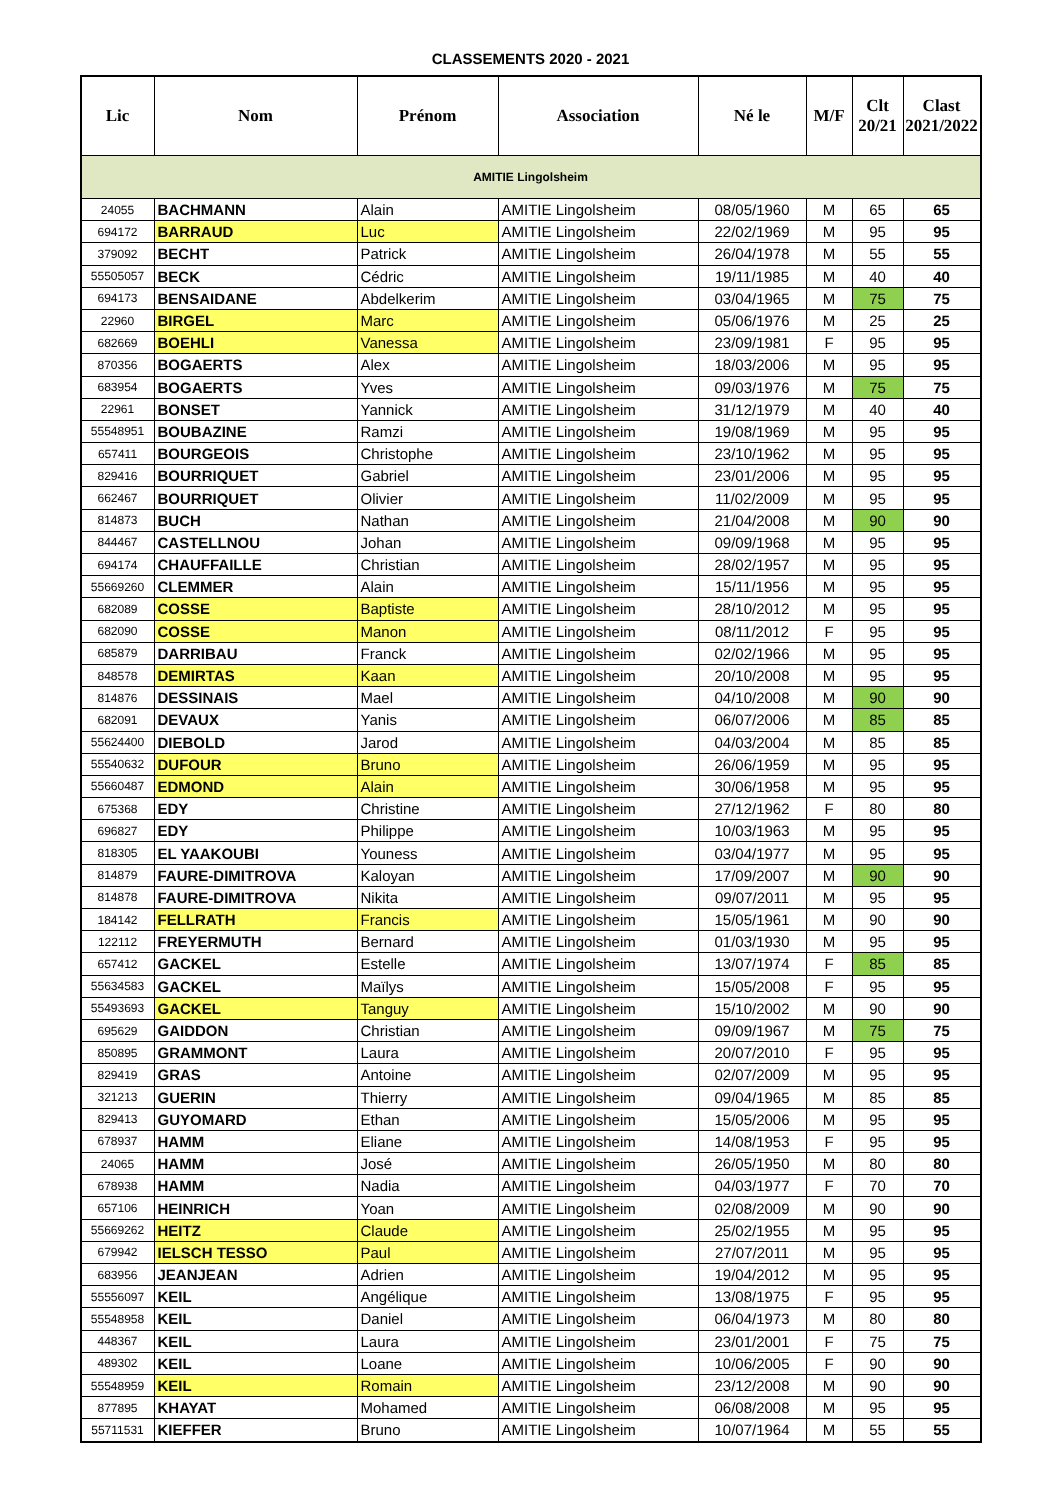CLASSEMENTS 2020 - 2021
| Lic | Nom | Prénom | Association | Né le | M/F | Clt 20/21 | Clast 2021/2022 |
| --- | --- | --- | --- | --- | --- | --- | --- |
| AMITIE Lingolsheim | | | | | | | |
| 24055 | BACHMANN | Alain | AMITIE Lingolsheim | 08/05/1960 | M | 65 | 65 |
| 694172 | BARRAUD | Luc | AMITIE Lingolsheim | 22/02/1969 | M | 95 | 95 |
| 379092 | BECHT | Patrick | AMITIE Lingolsheim | 26/04/1978 | M | 55 | 55 |
| 55505057 | BECK | Cédric | AMITIE Lingolsheim | 19/11/1985 | M | 40 | 40 |
| 694173 | BENSAIDANE | Abdelkerim | AMITIE Lingolsheim | 03/04/1965 | M | 75 | 75 |
| 22960 | BIRGEL | Marc | AMITIE Lingolsheim | 05/06/1976 | M | 25 | 25 |
| 682669 | BOEHLI | Vanessa | AMITIE Lingolsheim | 23/09/1981 | F | 95 | 95 |
| 870356 | BOGAERTS | Alex | AMITIE Lingolsheim | 18/03/2006 | M | 95 | 95 |
| 683954 | BOGAERTS | Yves | AMITIE Lingolsheim | 09/03/1976 | M | 75 | 75 |
| 22961 | BONSET | Yannick | AMITIE Lingolsheim | 31/12/1979 | M | 40 | 40 |
| 55548951 | BOUBAZINE | Ramzi | AMITIE Lingolsheim | 19/08/1969 | M | 95 | 95 |
| 657411 | BOURGEOIS | Christophe | AMITIE Lingolsheim | 23/10/1962 | M | 95 | 95 |
| 829416 | BOURRIQUET | Gabriel | AMITIE Lingolsheim | 23/01/2006 | M | 95 | 95 |
| 662467 | BOURRIQUET | Olivier | AMITIE Lingolsheim | 11/02/2009 | M | 95 | 95 |
| 814873 | BUCH | Nathan | AMITIE Lingolsheim | 21/04/2008 | M | 90 | 90 |
| 844467 | CASTELLNOU | Johan | AMITIE Lingolsheim | 09/09/1968 | M | 95 | 95 |
| 694174 | CHAUFFAILLE | Christian | AMITIE Lingolsheim | 28/02/1957 | M | 95 | 95 |
| 55669260 | CLEMMER | Alain | AMITIE Lingolsheim | 15/11/1956 | M | 95 | 95 |
| 682089 | COSSE | Baptiste | AMITIE Lingolsheim | 28/10/2012 | M | 95 | 95 |
| 682090 | COSSE | Manon | AMITIE Lingolsheim | 08/11/2012 | F | 95 | 95 |
| 685879 | DARRIBAU | Franck | AMITIE Lingolsheim | 02/02/1966 | M | 95 | 95 |
| 848578 | DEMIRTAS | Kaan | AMITIE Lingolsheim | 20/10/2008 | M | 95 | 95 |
| 814876 | DESSINAIS | Mael | AMITIE Lingolsheim | 04/10/2008 | M | 90 | 90 |
| 682091 | DEVAUX | Yanis | AMITIE Lingolsheim | 06/07/2006 | M | 85 | 85 |
| 55624400 | DIEBOLD | Jarod | AMITIE Lingolsheim | 04/03/2004 | M | 85 | 85 |
| 55540632 | DUFOUR | Bruno | AMITIE Lingolsheim | 26/06/1959 | M | 95 | 95 |
| 55660487 | EDMOND | Alain | AMITIE Lingolsheim | 30/06/1958 | M | 95 | 95 |
| 675368 | EDY | Christine | AMITIE Lingolsheim | 27/12/1962 | F | 80 | 80 |
| 696827 | EDY | Philippe | AMITIE Lingolsheim | 10/03/1963 | M | 95 | 95 |
| 818305 | EL YAAKOUBI | Youness | AMITIE Lingolsheim | 03/04/1977 | M | 95 | 95 |
| 814879 | FAURE-DIMITROVA | Kaloyan | AMITIE Lingolsheim | 17/09/2007 | M | 90 | 90 |
| 814878 | FAURE-DIMITROVA | Nikita | AMITIE Lingolsheim | 09/07/2011 | M | 95 | 95 |
| 184142 | FELLRATH | Francis | AMITIE Lingolsheim | 15/05/1961 | M | 90 | 90 |
| 122112 | FREYERMUTH | Bernard | AMITIE Lingolsheim | 01/03/1930 | M | 95 | 95 |
| 657412 | GACKEL | Estelle | AMITIE Lingolsheim | 13/07/1974 | F | 85 | 85 |
| 55634583 | GACKEL | Maïlys | AMITIE Lingolsheim | 15/05/2008 | F | 95 | 95 |
| 55493693 | GACKEL | Tanguy | AMITIE Lingolsheim | 15/10/2002 | M | 90 | 90 |
| 695629 | GAIDDON | Christian | AMITIE Lingolsheim | 09/09/1967 | M | 75 | 75 |
| 850895 | GRAMMONT | Laura | AMITIE Lingolsheim | 20/07/2010 | F | 95 | 95 |
| 829419 | GRAS | Antoine | AMITIE Lingolsheim | 02/07/2009 | M | 95 | 95 |
| 321213 | GUERIN | Thierry | AMITIE Lingolsheim | 09/04/1965 | M | 85 | 85 |
| 829413 | GUYOMARD | Ethan | AMITIE Lingolsheim | 15/05/2006 | M | 95 | 95 |
| 678937 | HAMM | Eliane | AMITIE Lingolsheim | 14/08/1953 | F | 95 | 95 |
| 24065 | HAMM | José | AMITIE Lingolsheim | 26/05/1950 | M | 80 | 80 |
| 678938 | HAMM | Nadia | AMITIE Lingolsheim | 04/03/1977 | F | 70 | 70 |
| 657106 | HEINRICH | Yoan | AMITIE Lingolsheim | 02/08/2009 | M | 90 | 90 |
| 55669262 | HEITZ | Claude | AMITIE Lingolsheim | 25/02/1955 | M | 95 | 95 |
| 679942 | IELSCH TESSO | Paul | AMITIE Lingolsheim | 27/07/2011 | M | 95 | 95 |
| 683956 | JEANJEAN | Adrien | AMITIE Lingolsheim | 19/04/2012 | M | 95 | 95 |
| 55556097 | KEIL | Angélique | AMITIE Lingolsheim | 13/08/1975 | F | 95 | 95 |
| 55548958 | KEIL | Daniel | AMITIE Lingolsheim | 06/04/1973 | M | 80 | 80 |
| 448367 | KEIL | Laura | AMITIE Lingolsheim | 23/01/2001 | F | 75 | 75 |
| 489302 | KEIL | Loane | AMITIE Lingolsheim | 10/06/2005 | F | 90 | 90 |
| 55548959 | KEIL | Romain | AMITIE Lingolsheim | 23/12/2008 | M | 90 | 90 |
| 877895 | KHAYAT | Mohamed | AMITIE Lingolsheim | 06/08/2008 | M | 95 | 95 |
| 55711531 | KIEFFER | Bruno | AMITIE Lingolsheim | 10/07/1964 | M | 55 | 55 |